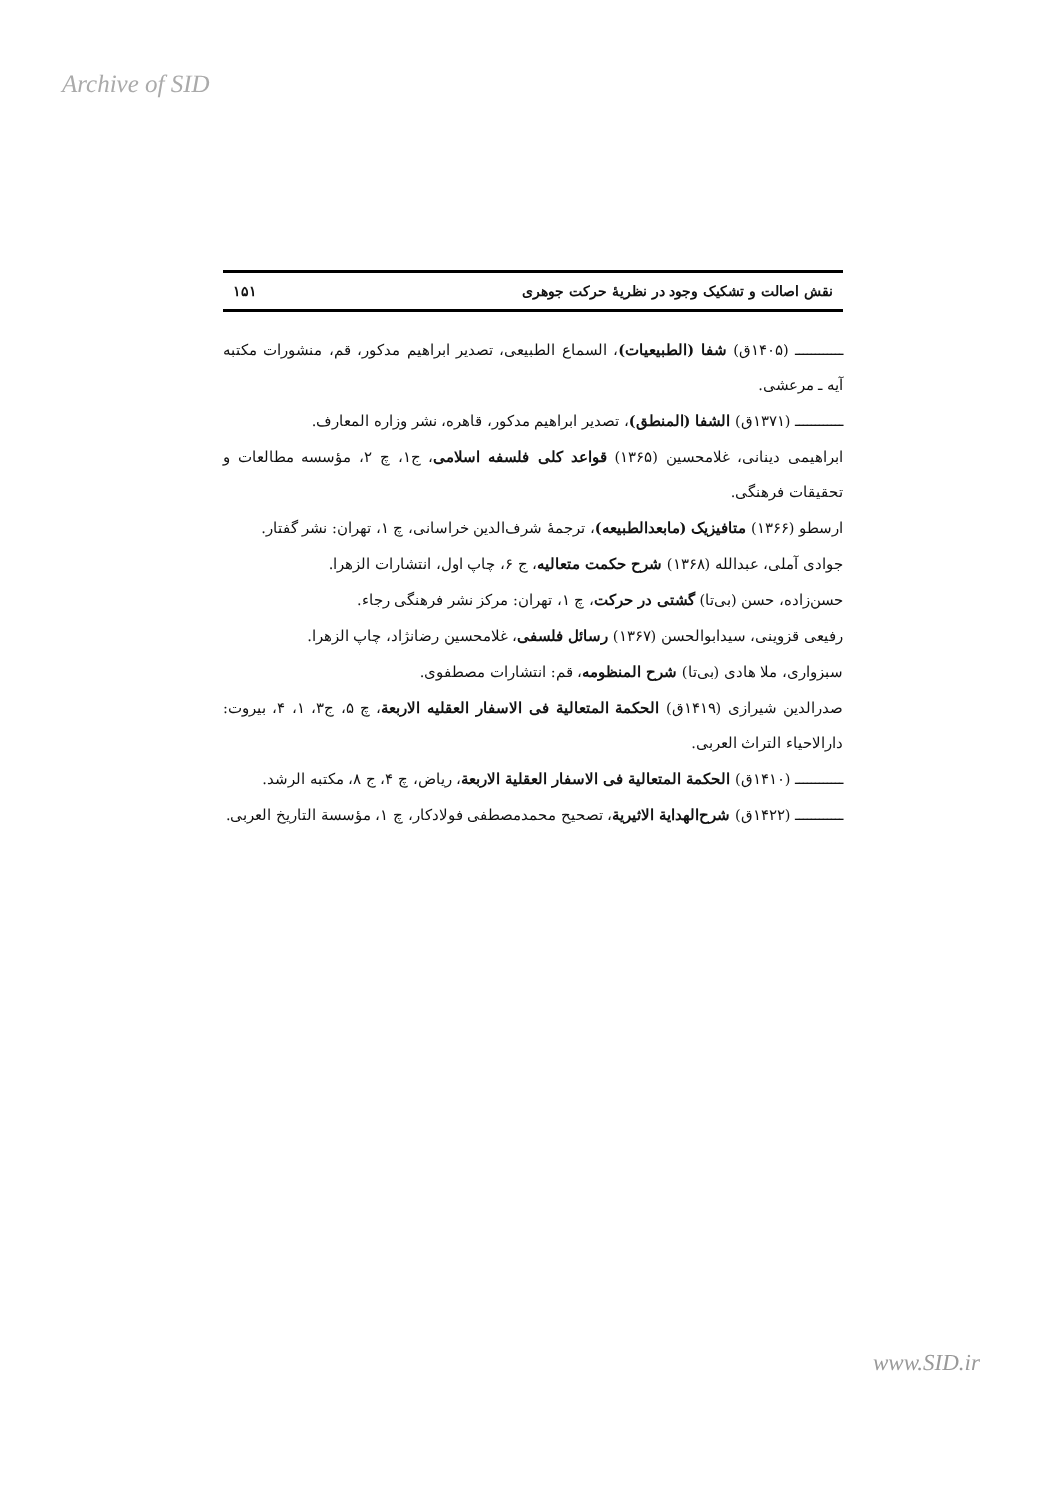Archive of SID
نقش اصالت و تشکیک وجود در نظریهٔ حرکت جوهری ۱۵۱
ــــــــــــ (۱۴۰۵ق) شفا (الطبیعیات)، السماع الطبیعی، تصدیر ابراهیم مدکور، قم، منشورات مکتبه آیه ـ مرعشی.
ــــــــــــ (۱۳۷۱ق) الشفا (المنطق)، تصدیر ابراهیم مدکور، قاهره، نشر وزاره المعارف.
ابراهیمی دینانی، غلامحسین (۱۳۶۵) قواعد کلی فلسفه اسلامی، ج۱، چ ۲، مؤسسه مطالعات و تحقیقات فرهنگی.
ارسطو (۱۳۶۶) متافیزیک (مابعدالطبیعه)، ترجمهٔ شرف‌الدین خراسانی، چ ۱، تهران: نشر گفتار.
جوادی آملی، عبدالله (۱۳۶۸) شرح حکمت متعالیه، ج ۶، چاپ اول، انتشارات الزهرا.
حسن‌زاده، حسن (بی‌تا) گشتی در حرکت، چ ۱، تهران: مرکز نشر فرهنگی رجاء.
رفیعی قزوینی، سیدابوالحسن (۱۳۶۷) رسائل فلسفی، غلامحسین رضانژاد، چاپ الزهرا.
سبزواری، ملا هادی (بی‌تا) شرح المنظومه، قم: انتشارات مصطفوی.
صدرالدین شیرازی (۱۴۱۹ق) الحکمة المتعالیة فی الاسفار العقلیه الاربعة، چ ۵، ج۳، ۱، ۴، بیروت: دارالاحیاء التراث العربی.
ــــــــــــ (۱۴۱۰ق) الحکمة المتعالیة فی الاسفار العقلیة الاربعة، ریاض، چ ۴، ج ۸، مکتبه الرشد.
ــــــــــــ (۱۴۲۲ق) شرح‌الهدایة الاثیریة، تصحیح محمدمصطفی فولادکار، چ ۱، مؤسسة التاریخ العربی.
www.SID.ir